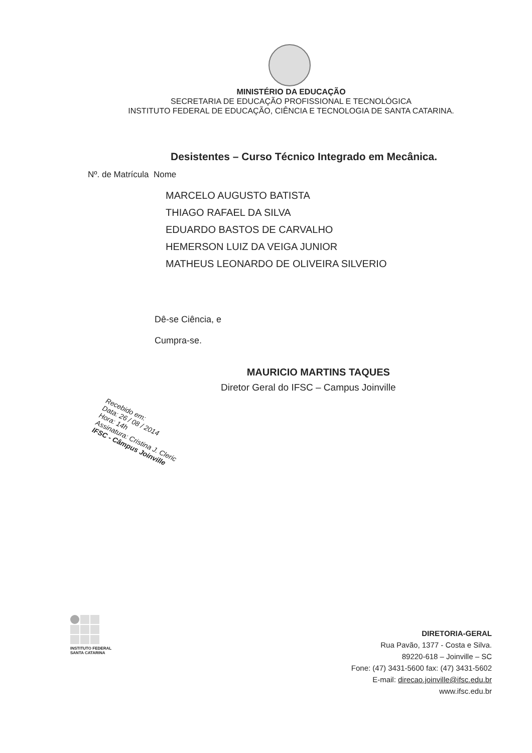MINISTÉRIO DA EDUCAÇÃO
SECRETARIA DE EDUCAÇÃO PROFISSIONAL E TECNOLÓGICA
INSTITUTO FEDERAL DE EDUCAÇÃO, CIÊNCIA E TECNOLOGIA DE SANTA CATARINA.
Desistentes – Curso Técnico Integrado em Mecânica.
Nº. de Matrícula Nome
MARCELO AUGUSTO BATISTA
THIAGO RAFAEL DA SILVA
EDUARDO BASTOS DE CARVALHO
HEMERSON LUIZ DA VEIGA JUNIOR
MATHEUS LEONARDO DE OLIVEIRA SILVERIO
Dê-se Ciência, e
Cumpra-se.
MAURICIO MARTINS TAQUES
Diretor Geral do IFSC – Campus Joinville
Recebido em:
Data: 26 / 08 / 2014
Hora: 14h
Assinatura: Cristina J. Cleric
IFSC - Câmpus Joinville
INSTITUTO FEDERAL
SANTA CATARINA
DIRETORIA-GERAL
Rua Pavão, 1377 - Costa e Silva.
89220-618 – Joinville – SC
Fone: (47) 3431-5600 fax: (47) 3431-5602
E-mail: direcao.joinville@ifsc.edu.br
www.ifsc.edu.br